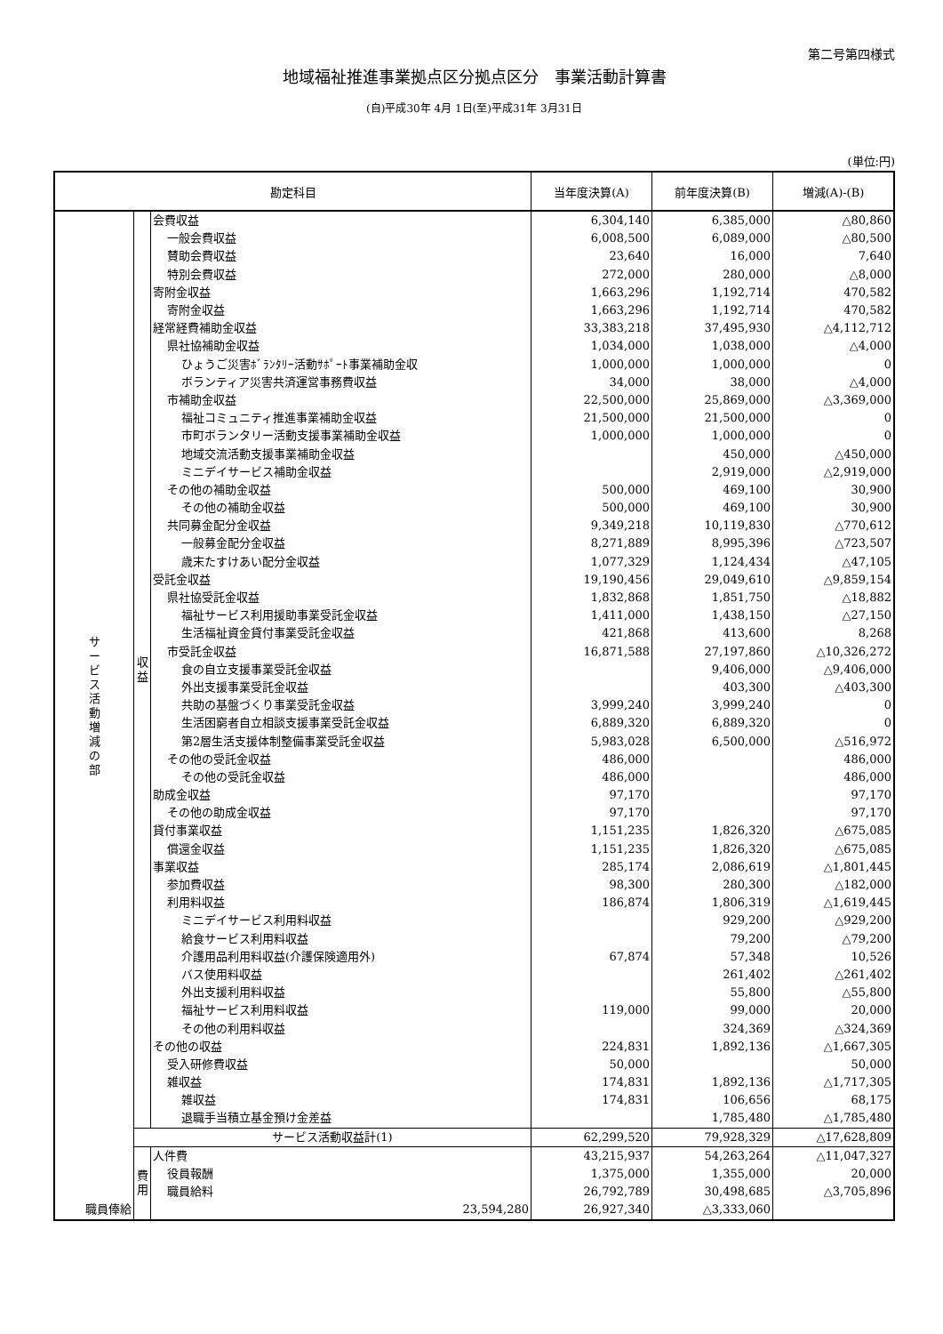第二号第四様式
地域福祉推進事業拠点区分拠点区分　事業活動計算書
(自)平成30年 4月 1日(至)平成31年 3月31日
(単位:円)
| 勘定科目 | | | 当年度決算(A) | 前年度決算(B) | 増減(A)-(B) |
| --- | --- | --- | --- | --- | --- |
| サ ー ビ ス 活 動 増 減 の 部 | 収 益 | 会費収益 | 6,304,140 | 6,385,000 | △80,860 |
| | | 一般会費収益 | 6,008,500 | 6,089,000 | △80,500 |
| | | 賛助会費収益 | 23,640 | 16,000 | 7,640 |
| | | 特別会費収益 | 272,000 | 280,000 | △8,000 |
| | | 寄附金収益 | 1,663,296 | 1,192,714 | 470,582 |
| | | 寄附金収益 | 1,663,296 | 1,192,714 | 470,582 |
| | | 経常経費補助金収益 | 33,383,218 | 37,495,930 | △4,112,712 |
| | | 県社協補助金収益 | 1,034,000 | 1,038,000 | △4,000 |
| | | ひょうご災害ﾎﾞﾗﾝﾀﾘｰ活動ｻﾎﾟｰﾄ事業補助金収 | 1,000,000 | 1,000,000 | 0 |
| | | ボランティア災害共済運営事務費収益 | 34,000 | 38,000 | △4,000 |
| | | 市補助金収益 | 22,500,000 | 25,869,000 | △3,369,000 |
| | | 福祉コミュニティ推進事業補助金収益 | 21,500,000 | 21,500,000 | 0 |
| | | 市町ボランタリー活動支援事業補助金収益 | 1,000,000 | 1,000,000 | 0 |
| | | 地域交流活動支援事業補助金収益 | | 450,000 | △450,000 |
| | | ミニデイサービス補助金収益 | | 2,919,000 | △2,919,000 |
| | | その他の補助金収益 | 500,000 | 469,100 | 30,900 |
| | | その他の補助金収益 | 500,000 | 469,100 | 30,900 |
| | | 共同募金配分金収益 | 9,349,218 | 10,119,830 | △770,612 |
| | | 一般募金配分金収益 | 8,271,889 | 8,995,396 | △723,507 |
| | | 歳末たすけあい配分金収益 | 1,077,329 | 1,124,434 | △47,105 |
| | | 受託金収益 | 19,190,456 | 29,049,610 | △9,859,154 |
| | | 県社協受託金収益 | 1,832,868 | 1,851,750 | △18,882 |
| | | 福祉サービス利用援助事業受託金収益 | 1,411,000 | 1,438,150 | △27,150 |
| | | 生活福祉資金貸付事業受託金収益 | 421,868 | 413,600 | 8,268 |
| | | 市受託金収益 | 16,871,588 | 27,197,860 | △10,326,272 |
| | | 食の自立支援事業受託金収益 | | 9,406,000 | △9,406,000 |
| | | 外出支援事業受託金収益 | | 403,300 | △403,300 |
| | | 共助の基盤づくり事業受託金収益 | 3,999,240 | 3,999,240 | 0 |
| | | 生活困窮者自立相談支援事業受託金収益 | 6,889,320 | 6,889,320 | 0 |
| | | 第2層生活支援体制整備事業受託金収益 | 5,983,028 | 6,500,000 | △516,972 |
| | | その他の受託金収益 | 486,000 | | 486,000 |
| | | その他の受託金収益 | 486,000 | | 486,000 |
| | | 助成金収益 | 97,170 | | 97,170 |
| | | その他の助成金収益 | 97,170 | | 97,170 |
| | | 貸付事業収益 | 1,151,235 | 1,826,320 | △675,085 |
| | | 償還金収益 | 1,151,235 | 1,826,320 | △675,085 |
| | | 事業収益 | 285,174 | 2,086,619 | △1,801,445 |
| | | 参加費収益 | 98,300 | 280,300 | △182,000 |
| | | 利用料収益 | 186,874 | 1,806,319 | △1,619,445 |
| | | ミニデイサービス利用料収益 | | 929,200 | △929,200 |
| | | 給食サービス利用料収益 | | 79,200 | △79,200 |
| | | 介護用品利用料収益(介護保険適用外) | 67,874 | 57,348 | 10,526 |
| | | バス使用料収益 | | 261,402 | △261,402 |
| | | 外出支援利用料収益 | | 55,800 | △55,800 |
| | | 福祉サービス利用料収益 | 119,000 | 99,000 | 20,000 |
| | | その他の利用料収益 | | 324,369 | △324,369 |
| | | その他の収益 | 224,831 | 1,892,136 | △1,667,305 |
| | | 受入研修費収益 | 50,000 | | 50,000 |
| | | 雑収益 | 174,831 | 1,892,136 | △1,717,305 |
| | | 雑収益 | 174,831 | 106,656 | 68,175 |
| | | 退職手当積立基金預け金差益 | | 1,785,480 | △1,785,480 |
| | サービス活動収益計(1) | | 62,299,520 | 79,928,329 | △17,628,809 |
| | 費 用 | 人件費 | 43,215,937 | 54,263,264 | △11,047,327 |
| | | 役員報酬 | 1,375,000 | 1,355,000 | 20,000 |
| | | 職員給料 | 26,792,789 | 30,498,685 | △3,705,896 |
| 職員俸給 | | 23,594,280 | 26,927,340 | △3,333,060 | |